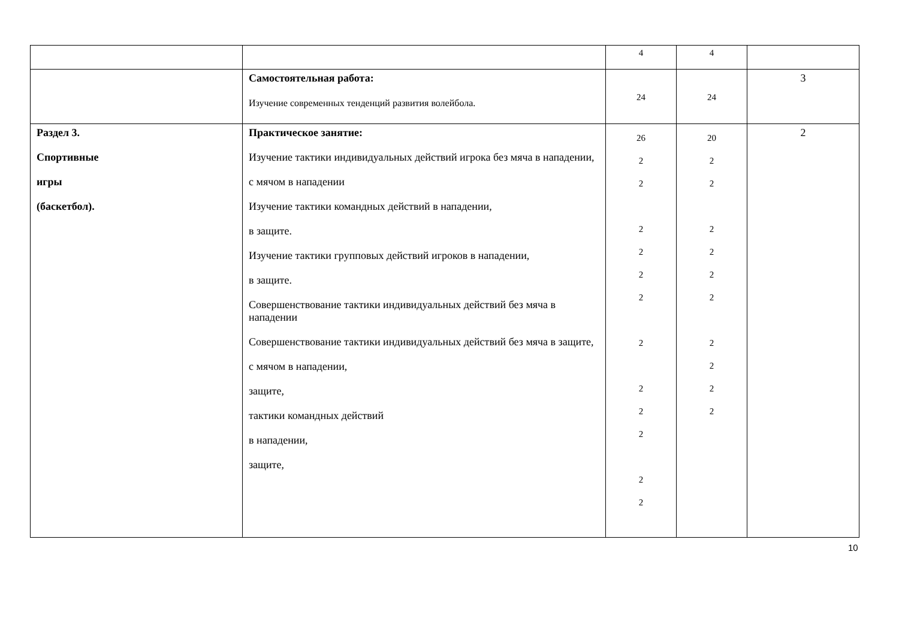| | | 4 | 4 | |
| | Самостоятельная работа: Изучение современных тенденций развития волейбола. | 24 | 24 | 3 |
| Раздел 3. Спортивные игры (баскетбол). | Практическое занятие: Изучение тактики индивидуальных действий игрока без мяча в нападении, с мячом в нападении Изучение тактики командных действий в нападении, в защите. Изучение тактики групповых действий игроков в нападении, в защите. Совершенствование тактики индивидуальных действий без мяча в нападении Совершенствование тактики индивидуальных действий без мяча в защите, с мячом в нападении, защите, тактики командных действий в нападении, защите, | 26 2 2 2 2 2 2 2 2 2 2 2 2 | 20 2 2 2 2 2 2 2 2 2 2 | 2 |
10